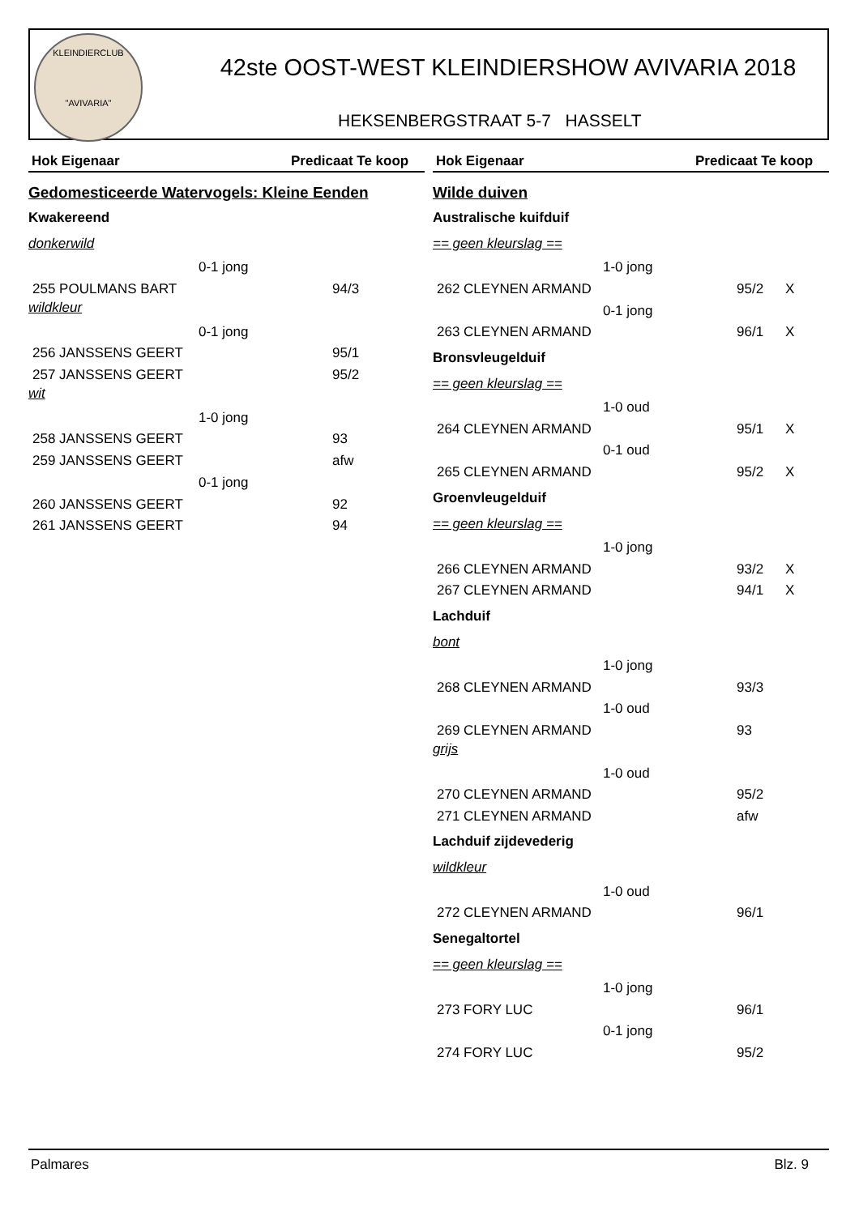KLEINDIERCLUB
"AVIVARIA"
42ste OOST-WEST KLEINDIERSHOW AVIVARIA 2018
HEKSENBERGSTRAAT 5-7 HASSELT
Hok Eigenaar Predicaat Te koop
Gedomesticeerde Watervogels: Kleine Eenden
Kwakereend
donkerwild
| 0-1 jong | | |
| 255 POULMANS BART | 94/3 | |
wildkleur
| 0-1 jong | | |
| 256 JANSSENS GEERT | 95/1 | |
| 257 JANSSENS GEERT | 95/2 | |
wit
| 1-0 jong | | |
| 258 JANSSENS GEERT | 93 | |
| 259 JANSSENS GEERT | afw | |
| 0-1 jong | | |
| 260 JANSSENS GEERT | 92 | |
| 261 JANSSENS GEERT | 94 | |
Hok Eigenaar Predicaat Te koop
Wilde duiven
Australische kuifduif
== geen kleurslag ==
| 1-0 jong | | |
| 262 CLEYNEN ARMAND | 95/2 | X |
| 0-1 jong | | |
| 263 CLEYNEN ARMAND | 96/1 | X |
Bronsvleugelduif
== geen kleurslag ==
| 1-0 oud | | |
| 264 CLEYNEN ARMAND | 95/1 | X |
| 0-1 oud | | |
| 265 CLEYNEN ARMAND | 95/2 | X |
Groenvleugelduif
== geen kleurslag ==
| 1-0 jong | | |
| 266 CLEYNEN ARMAND | 93/2 | X |
| 267 CLEYNEN ARMAND | 94/1 | X |
Lachduif
bont
| 1-0 jong | | |
| 268 CLEYNEN ARMAND | 93/3 | |
| 1-0 oud | | |
| 269 CLEYNEN ARMAND | 93 | |
grijs
| 1-0 oud | | |
| 270 CLEYNEN ARMAND | 95/2 | |
| 271 CLEYNEN ARMAND | afw | |
Lachduif zijdevederig
wildkleur
| 1-0 oud | | |
| 272 CLEYNEN ARMAND | 96/1 | |
Senegaltortel
== geen kleurslag ==
| 1-0 jong | | |
| 273 FORY LUC | 96/1 | |
| 0-1 jong | | |
| 274 FORY LUC | 95/2 | |
Palmares Blz. 9